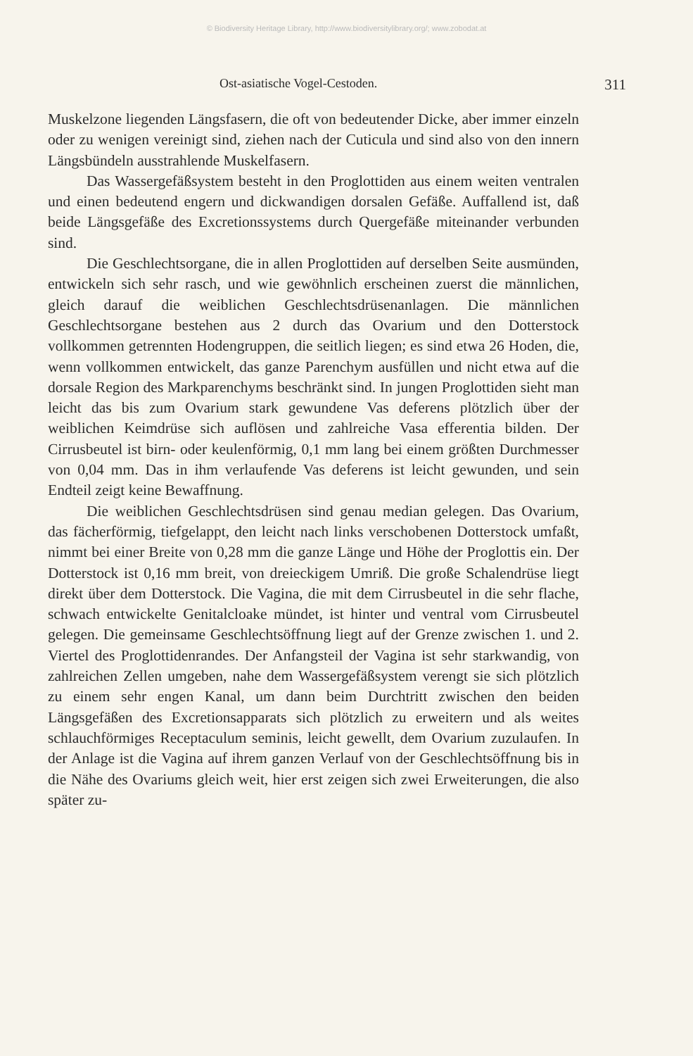© Biodiversity Heritage Library, http://www.biodiversitylibrary.org/; www.zobodat.at
Ost-asiatische Vogel-Cestoden. 311
Muskelzone liegenden Längsfasern, die oft von bedeutender Dicke, aber immer einzeln oder zu wenigen vereinigt sind, ziehen nach der Cuticula und sind also von den innern Längsbündeln ausstrahlende Muskelfasern.
Das Wassergefäßsystem besteht in den Proglottiden aus einem weiten ventralen und einen bedeutend engern und dickwandigen dorsalen Gefäße. Auffallend ist, daß beide Längsgefäße des Excretionssystems durch Quergefäße miteinander verbunden sind.
Die Geschlechtsorgane, die in allen Proglottiden auf derselben Seite ausmünden, entwickeln sich sehr rasch, und wie gewöhnlich erscheinen zuerst die männlichen, gleich darauf die weiblichen Geschlechtsdrüsenanlagen. Die männlichen Geschlechtsorgane bestehen aus 2 durch das Ovarium und den Dotterstock vollkommen getrennten Hodengruppen, die seitlich liegen; es sind etwa 26 Hoden, die, wenn vollkommen entwickelt, das ganze Parenchym ausfüllen und nicht etwa auf die dorsale Region des Markparenchyms beschränkt sind. In jungen Proglottiden sieht man leicht das bis zum Ovarium stark gewundene Vas deferens plötzlich über der weiblichen Keimdrüse sich auflösen und zahlreiche Vasa efferentia bilden. Der Cirrusbeutel ist birn- oder keulenförmig, 0,1 mm lang bei einem größten Durchmesser von 0,04 mm. Das in ihm verlaufende Vas deferens ist leicht gewunden, und sein Endteil zeigt keine Bewaffnung.
Die weiblichen Geschlechtsdrüsen sind genau median gelegen. Das Ovarium, das fächerförmig, tiefgelappt, den leicht nach links verschobenen Dotterstock umfaßt, nimmt bei einer Breite von 0,28 mm die ganze Länge und Höhe der Proglottis ein. Der Dotterstock ist 0,16 mm breit, von dreieckigem Umriß. Die große Schalendrüse liegt direkt über dem Dotterstock. Die Vagina, die mit dem Cirrusbeutel in die sehr flache, schwach entwickelte Genitalcloake mündet, ist hinter und ventral vom Cirrusbeutel gelegen. Die gemeinsame Geschlechtsöffnung liegt auf der Grenze zwischen 1. und 2. Viertel des Proglottidenrandes. Der Anfangsteil der Vagina ist sehr starkwandig, von zahlreichen Zellen umgeben, nahe dem Wassergefäßsystem verengt sie sich plötzlich zu einem sehr engen Kanal, um dann beim Durchtritt zwischen den beiden Längsgefäßen des Excretionsapparats sich plötzlich zu erweitern und als weites schlauchförmiges Receptaculum seminis, leicht gewellt, dem Ovarium zuzulaufen. In der Anlage ist die Vagina auf ihrem ganzen Verlauf von der Geschlechtsöffnung bis in die Nähe des Ovariums gleich weit, hier erst zeigen sich zwei Erweiterungen, die also später zu-